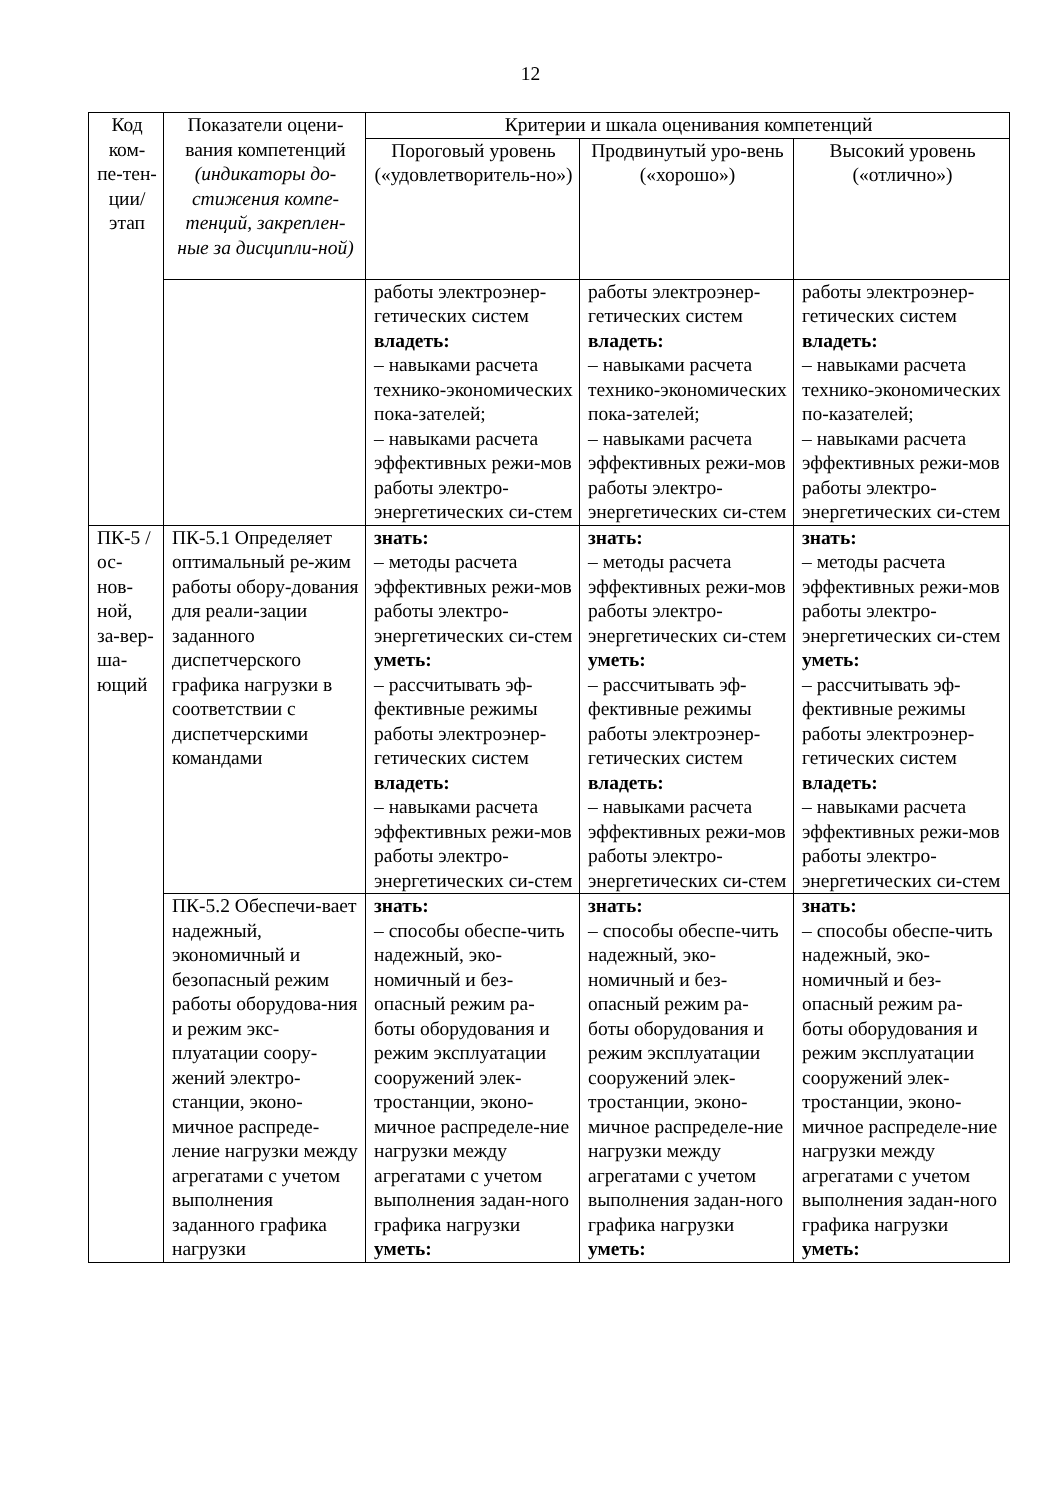12
| Код ком-пе-тен-ции/ этап | Показатели оцени-вания компетенций (индикаторы до-стижения компе-тенций, закреплен-ные за дисципли-ной) | Критерии и шкала оценивания компетенций | | |
| --- | --- | --- | --- | --- |
| | | Пороговый уровень («удовлетворитель-но») | Продвинутый уро-вень («хорошо») | Высокий уровень («отлично») |
| | | работы электроэнер-гетических систем владеть: – навыками расчета технико-экономических пока-зателей; – навыками расчета эффективных режи-мов работы электро-энергетических си-стем | работы электроэнер-гетических систем владеть: – навыками расчета технико-экономических пока-зателей; – навыками расчета эффективных режи-мов работы электро-энергетических си-стем | работы электроэнер-гетических систем владеть: – навыками расчета технико-экономических по-казателей; – навыками расчета эффективных режи-мов работы электро-энергетических си-стем |
| ПК-5 / ос-нов-ной, за-вер-ша-ющий | ПК-5.1 Определяет оптимальный ре-жим работы обору-дования для реали-зации заданного диспетчерского графика нагрузки в соответствии с диспетчерскими командами | знать: – методы расчета эффективных режи-мов работы электро-энергетических си-стем уметь: – рассчитывать эф-фективные режимы работы электроэнер-гетических систем владеть: – навыками расчета эффективных режи-мов работы электро-энергетических си-стем | знать: – методы расчета эффективных режи-мов работы электро-энергетических си-стем уметь: – рассчитывать эф-фективные режимы работы электроэнер-гетических систем владеть: – навыками расчета эффективных режи-мов работы электро-энергетических си-стем | знать: – методы расчета эффективных режи-мов работы электро-энергетических си-стем уметь: – рассчитывать эф-фективные режимы работы электроэнер-гетических систем владеть: – навыками расчета эффективных режи-мов работы электро-энергетических си-стем |
| | ПК-5.2 Обеспечи-вает надежный, экономичный и безопасный режим работы оборудова-ния и режим экс-плуатации соору-жений электро-станции, эконо-мичное распреде-ление нагрузки между агрегатами с учетом выполнения заданного графика нагрузки | знать: – способы обеспе-чить надежный, эко-номичный и без-опасный режим ра-боты оборудования и режим эксплуатации сооружений элек-тростанции, эконо-мичное распределе-ние нагрузки между агрегатами с учетом выполнения задан-ного графика нагрузки уметь: | знать: – способы обеспе-чить надежный, эко-номичный и без-опасный режим ра-боты оборудования и режим эксплуатации сооружений элек-тростанции, эконо-мичное распределе-ние нагрузки между агрегатами с учетом выполнения задан-ного графика нагрузки уметь: | знать: – способы обеспе-чить надежный, эко-номичный и без-опасный режим ра-боты оборудования и режим эксплуатации сооружений элек-тростанции, эконо-мичное распределе-ние нагрузки между агрегатами с учетом выполнения задан-ного графика нагрузки уметь: |